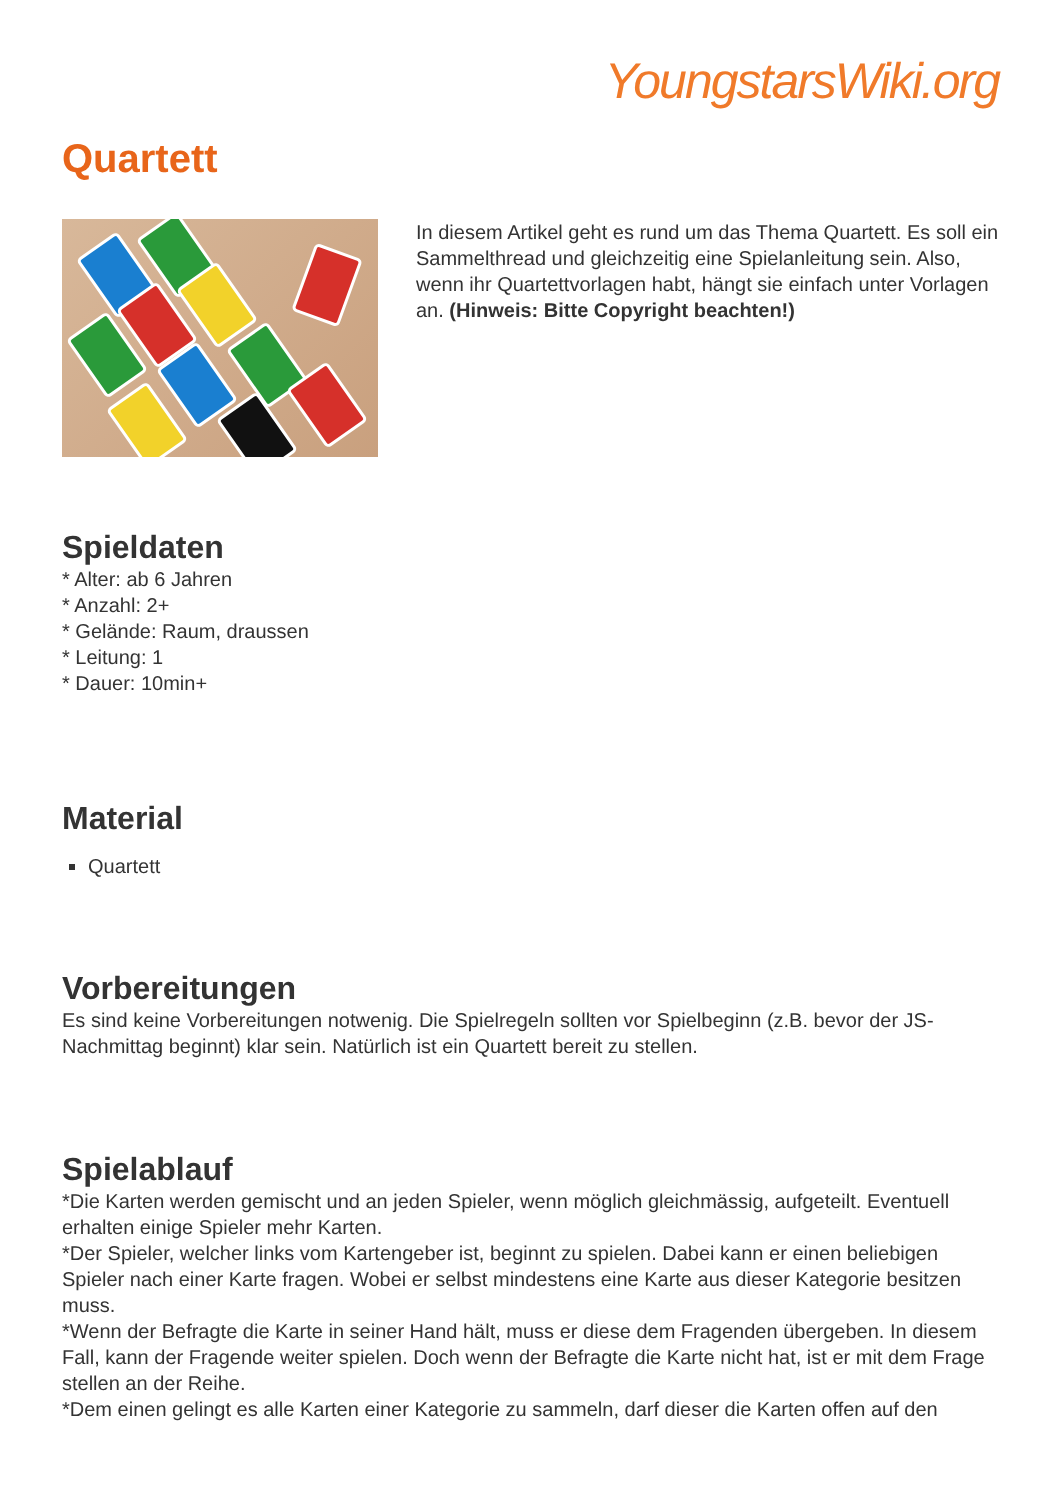YoungstarsWiki.org
Quartett
In diesem Artikel geht es rund um das Thema Quartett. Es soll ein Sammelthread und gleichzeitig eine Spielanleitung sein. Also, wenn ihr Quartettvorlagen habt, hängt sie einfach unter Vorlagen an. (Hinweis: Bitte Copyright beachten!)
Spieldaten
* Alter: ab 6 Jahren
* Anzahl: 2+
* Gelände: Raum, draussen
* Leitung: 1
* Dauer: 10min+
Material
Quartett
Vorbereitungen
Es sind keine Vorbereitungen notwenig. Die Spielregeln sollten vor Spielbeginn (z.B. bevor der JS-Nachmittag beginnt) klar sein. Natürlich ist ein Quartett bereit zu stellen.
Spielablauf
*Die Karten werden gemischt und an jeden Spieler, wenn möglich gleichmässig, aufgeteilt. Eventuell erhalten einige Spieler mehr Karten.
*Der Spieler, welcher links vom Kartengeber ist, beginnt zu spielen. Dabei kann er einen beliebigen Spieler nach einer Karte fragen. Wobei er selbst mindestens eine Karte aus dieser Kategorie besitzen muss.
*Wenn der Befragte die Karte in seiner Hand hält, muss er diese dem Fragenden übergeben. In diesem Fall, kann der Fragende weiter spielen. Doch wenn der Befragte die Karte nicht hat, ist er mit dem Frage stellen an der Reihe.
*Dem einen gelingt es alle Karten einer Kategorie zu sammeln, darf dieser die Karten offen auf den